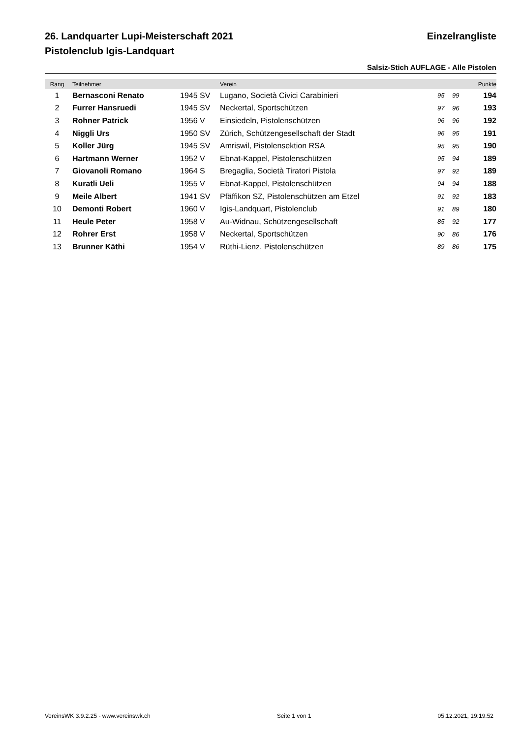26. Landquarter Lupi-Meisterschaft 2021
Pistolenclub Igis-Landquart
Einzelrangliste
Salsiz-Stich AUFLAGE - Alle Pistolen
| Rang | Teilnehmer | | Verein | | | Punkte | |
| --- | --- | --- | --- | --- | --- | --- | --- |
| 1 | Bernasconi Renato | 1945 SV | Lugano, Società Civici Carabinieri | 95 | 99 | 194 | |
| 2 | Furrer Hansruedi | 1945 SV | Neckertal, Sportschützen | 97 | 96 | 193 | |
| 3 | Rohner Patrick | 1956 V | Einsiedeln, Pistolenschützen | 96 | 96 | 192 | |
| 4 | Niggli Urs | 1950 SV | Zürich, Schützengesellschaft der Stadt | 96 | 95 | 191 | |
| 5 | Koller Jürg | 1945 SV | Amriswil, Pistolensektion RSA | 95 | 95 | 190 | |
| 6 | Hartmann Werner | 1952 V | Ebnat-Kappel, Pistolenschützen | 95 | 94 | 189 | |
| 7 | Giovanoli Romano | 1964 S | Bregaglia, Società Tiratori Pistola | 97 | 92 | 189 | |
| 8 | Kuratli Ueli | 1955 V | Ebnat-Kappel, Pistolenschützen | 94 | 94 | 188 | |
| 9 | Meile Albert | 1941 SV | Pfäffikon SZ, Pistolenschützen am Etzel | 91 | 92 | 183 | |
| 10 | Demonti Robert | 1960 V | Igis-Landquart, Pistolenclub | 91 | 89 | 180 | |
| 11 | Heule Peter | 1958 V | Au-Widnau, Schützengesellschaft | 85 | 92 | 177 | |
| 12 | Rohrer Erst | 1958 V | Neckertal, Sportschützen | 90 | 86 | 176 | |
| 13 | Brunner Käthi | 1954 V | Rüthi-Lienz, Pistolenschützen | 89 | 86 | 175 | |
VereinsWK 3.9.2.25 - www.vereinswk.ch Seite 1 von 1 05.12.2021, 19:19:52